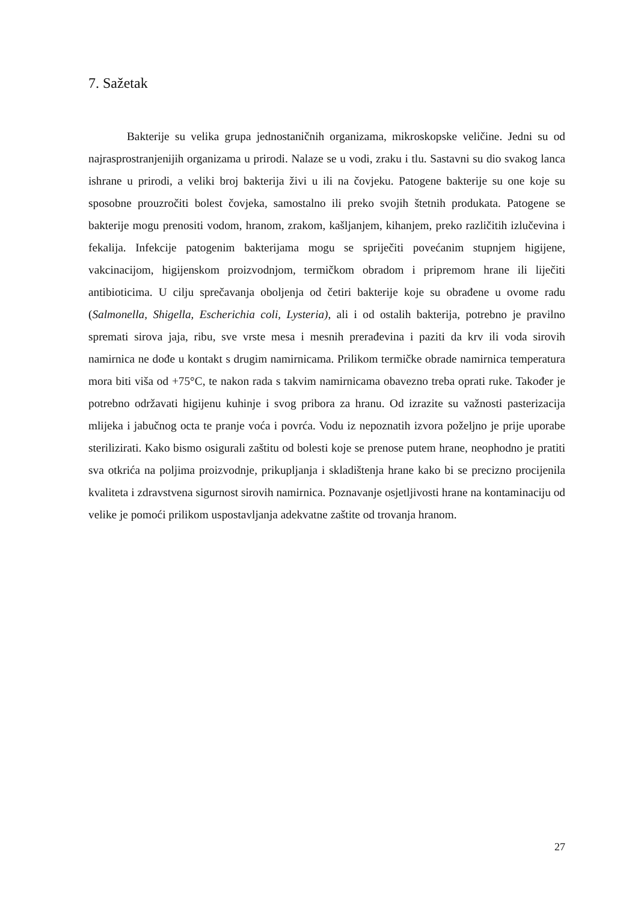7. Sažetak
Bakterije su velika grupa jednostaničnih organizama, mikroskopske veličine. Jedni su od najrasprostranjenijih organizama u prirodi. Nalaze se u vodi, zraku i tlu. Sastavni su dio svakog lanca ishrane u prirodi, a veliki broj bakterija živi u ili na čovjeku. Patogene bakterije su one koje su sposobne prouzročiti bolest čovjeka, samostalno ili preko svojih štetnih produkata. Patogene se bakterije mogu prenositi vodom, hranom, zrakom, kašljanjem, kihanjem, preko različitih izlučevina i fekalija. Infekcije patogenim bakterijama mogu se spriječiti povećanim stupnjem higijene, vakcinacijom, higijenskom proizvodnjom, termičkom obradom i pripremom hrane ili liječiti antibioticima. U cilju sprečavanja oboljenja od četiri bakterije koje su obrađene u ovome radu (Salmonella, Shigella, Escherichia coli, Lysteria), ali i od ostalih bakterija, potrebno je pravilno spremati sirova jaja, ribu, sve vrste mesa i mesnih prerađevina i paziti da krv ili voda sirovih namirnica ne dođe u kontakt s drugim namirnicama. Prilikom termičke obrade namirnica temperatura mora biti viša od +75°C, te nakon rada s takvim namirnicama obavezno treba oprati ruke. Također je potrebno održavati higijenu kuhinje i svog pribora za hranu. Od izrazite su važnosti pasterizacija mlijeka i jabučnog octa te pranje voća i povrća. Vodu iz nepoznatih izvora poželjno je prije uporabe sterilizirati. Kako bismo osigurali zaštitu od bolesti koje se prenose putem hrane, neophodno je pratiti sva otkrića na poljima proizvodnje, prikupljanja i skladištenja hrane kako bi se precizno procijenila kvaliteta i zdravstvena sigurnost sirovih namirnica. Poznavanje osjetljivosti hrane na kontaminaciju od velike je pomoći prilikom uspostavljanja adekvatne zaštite od trovanja hranom.
27